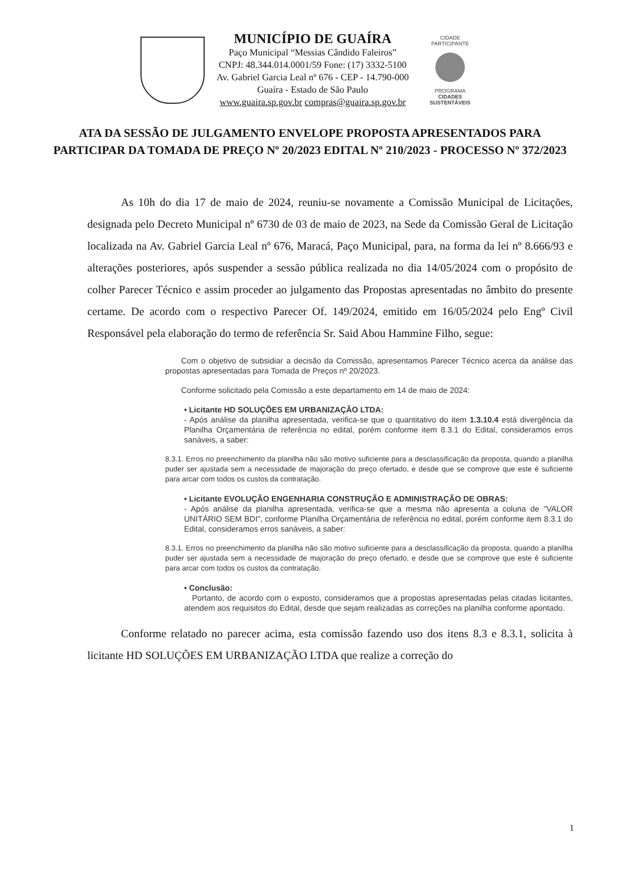MUNICÍPIO DE GUAÍRA
Paço Municipal “Messias Cândido Faleiros”
CNPJ: 48.344.014.0001/59 Fone: (17) 3332-5100
Av. Gabriel Garcia Leal nº 676 - CEP - 14.790-000
Guaíra - Estado de São Paulo
www.guaira.sp.gov.br compras@guaira.sp.gov.br
CIDADE PARTICIPANTE
PROGRAMA
CIDADES
SUSTENTÁVEIS
ATA DA SESSÃO DE JULGAMENTO ENVELOPE PROPOSTA APRESENTADOS PARA PARTICIPAR DA TOMADA DE PREÇO Nº 20/2023 EDITAL Nº 210/2023 - PROCESSO Nº 372/2023
   As 10h do dia 17 de maio de 2024, reuniu-se novamente a Comissão Municipal de Licitações, designada pelo Decreto Municipal nº 6730 de 03 de maio de 2023, na Sede da Comissão Geral de Licitação localizada na Av. Gabriel Garcia Leal nº 676, Maracá, Paço Municipal, para, na forma da lei nº 8.666/93 e alterações posteriores, após suspender a sessão pública realizada no dia 14/05/2024 com o propósito de colher Parecer Técnico e assim proceder ao julgamento das Propostas apresentadas no âmbito do presente certame. De acordo com o respectivo Parecer Of. 149/2024, emitido em 16/05/2024 pelo Engº Civil Responsável pela elaboração do termo de referência Sr. Said Abou Hammine Filho, segue:
  Com o objetivo de subsidiar a decisão da Comissão, apresentamos Parecer Técnico acerca da análise das propostas apresentadas para Tomada de Preços nº 20/2023.
  Conforme solicitado pela Comissão a este departamento em 14 de maio de 2024:
• Licitante HD SOLUÇÕES EM URBANIZAÇÃO LTDA:
- Após análise da planilha apresentada, verifica-se que o quantitativo do item 1.3.10.4 está divergência da Planilha Orçamentária de referência no edital, porém conforme item 8.3.1 do Edital, consideramos erros sanáveis, a saber:
8.3.1. Erros no preenchimento da planilha não são motivo suficiente para a desclassificação da proposta, quando a planilha puder ser ajustada sem a necessidade de majoração do preço ofertado, e desde que se comprove que este é suficiente para arcar com todos os custos da contratação.
• Licitante EVOLUÇÃO ENGENHARIA CONSTRUÇÃO E ADMINISTRAÇÃO DE OBRAS:
- Após análise da planilha apresentada, verifica-se que a mesma não apresenta a coluna de "VALOR UNITÁRIO SEM BDI", conforme Planilha Orçamentária de referência no edital, porém conforme item 8.3.1 do Edital, consideramos erros sanáveis, a saber:
8.3.1. Erros no preenchimento da planilha não são motivo suficiente para a desclassificação da proposta, quando a planilha puder ser ajustada sem a necessidade de majoração do preço ofertado, e desde que se comprove que este é suficiente para arcar com todos os custos da contratação.
• Conclusão:
 Portanto, de acordo com o exposto, consideramos que a propostas apresentadas pelas citadas licitantes, atendem aos requisitos do Edital, desde que sejam realizadas as correções na planilha conforme apontado.
   Conforme relatado no parecer acima, esta comissão fazendo uso dos itens 8.3 e 8.3.1, solicita à licitante HD SOLUÇÕES EM URBANIZAÇÃO LTDA que realize a correção do
1